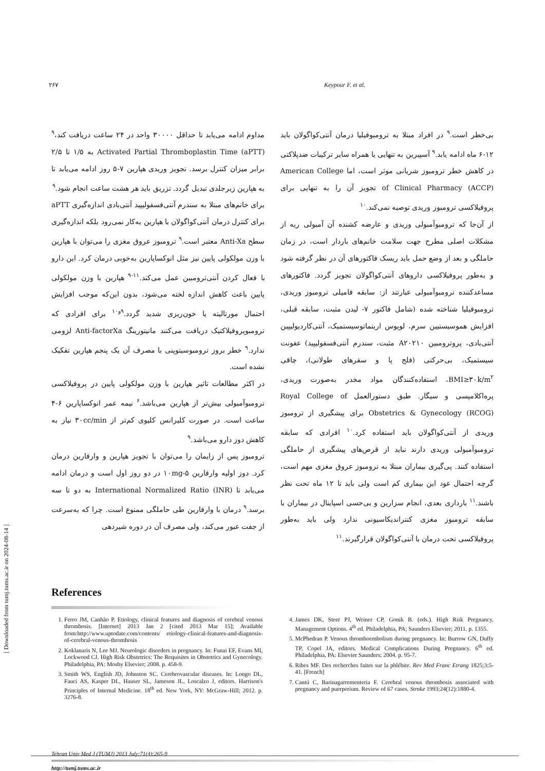۲۶۷ Keypour F. et al.
مداوم ادامه می‌یابد تا حداقل ۳۰۰۰۰ واحد در ۲۴ ساعت دریافت کند،<sup>۹</sup> Activated Partial Thromboplastin Time (aPTT) به ۱/۵ تا ۲/۵ برابر میزان کنترل برسد. تجویز وریدی هپارین ۷-۵ روز ادامه می‌یابد تا به هپارین زیرجلدی تبدیل گردد. تزریق باید هر هشت ساعت انجام شود.<sup>۹</sup>
برای خانم‌های مبتلا به سندرم آنتی‌فسفولیپید آنتی‌بادی اندازه‌گیری aPTT برای کنترل درمان آنتی‌کواگولان با هپارین به‌کار نمی‌رود بلکه اندازه‌گیری سطح Anti-Xa معتبر است.<sup>۹</sup> ترومبوز عروق مغزی را می‌توان با هپارین با وزن مولکولی پایین نیز مثل انوکساپارین به‌خوبی درمان کرد. این دارو با فعال کردن آنتی‌ترومبین عمل می‌کند.<sup>۱۱-۹</sup> هپارین با وزن مولکولی پایین باعث کاهش اندازه لخته می‌شود، بدون این‌که موجب افزایش احتمال مورتالیته یا خون‌ریزی شدید گردد.<sup>۹و۱۰</sup> برای افرادی که ترومبوپروفیلاکتیک دریافت می‌کنند مانیتورینگ Anti-factorXa لزومی ندارد.<sup>۹</sup> خطر بروز ترومبوسیتوپنی با مصرف آن یک پنجم هپارین تفکیک نشده است.
در اکثر مطالعات تاثیر هپارین با وزن مولکولی پایین در پروفیلاکسی ترومبوآمبولی بیش‌تر از هپارین می‌باشد.<sup>۶</sup> نیمه عمر انوکساپارین ۶-۴ ساعت است. در صورت کلیرانس کلیوی کم‌تر از ۳۰cc/min نیاز به کاهش دوز دارو می‌باشد.<sup>۹</sup>
ترومبوز پس از زایمان را می‌توان با تجویز هپارین و وارفارین درمان کرد. دوز اولیه وارفارین ۱۰mg-۵ در دو روز اول است و درمان ادامه می‌یابد تا International Normalized Ratio (INR) به دو تا سه برسد.<sup>۹</sup> درمان با وارفارین طی حاملگی ممنوع است. چرا که به‌سرعت از جفت عبور می‌کند، ولی مصرف آن در دوره شیردهی
بی‌خطر است.<sup>۹</sup> در افراد مبتلا به ترومبوفیلیا درمان آنتی‌کواگولان باید ۱۲-۶ ماه ادامه یابد.<sup>۹</sup> آسپیرین به تنهایی یا همراه سایر ترکیبات ضدپلاکتی در کاهش خطر ترومبوز شریانی موثر است، اما American College of Clinical Pharmacy (ACCP) تجویز آن را به تنهایی برای پروفیلاکسی ترومبوز وریدی توصیه نمی‌کند.<sup>۱۰</sup>
از آن‌جا که ترومبوآمبولی وریدی و عارضه کشنده آن آمبولی ریه از مشکلات اصلی مطرح جهت سلامت خانم‌های باردار است، در زمان حاملگی و بعد از وضع حمل باید ریسک فاکتورهای آن در نظر گرفته شود و به‌طور پروفیلاکسی داروهای آنتی‌کواگولان تجویز گردد. فاکتورهای مساعدکننده ترومبوآمبولی عبارتند از: سابقه فامیلی ترومبوز وریدی، ترومبوفیلیا شناخته شده (شامل فاکتور ۷- لیدن مثبت، سابقه قبلی، افزایش هموسیستیین سرم، لوپوس اریتماتوسیستمیک، آنتی‌کاردیولیپین آنتی‌بادی، پروترومبین A۲۰۲۱۰ مثبت، سندرم آنتی‌فسفولیپید) عفونت سیستمیک، بی‌حرکتی (فلج پا و سفرهای طولانی)، چاقی BMI≥۳۰k/m<sup>۲</sup>، استفاده‌کنندگان مواد مخدر به‌صورت وریدی، پره‌اکلامپسی و سیگار. طبق دستورالعمل Royal College of Obstetrics & Gynecology (RCOG) برای پیشگیری از ترومبوز وریدی از آنتی‌کواگولان باید استفاده کرد.<sup>۱۰</sup> افرادی که سابقه ترومبوآمبولی وریدی دارند نباید از قرص‌های پیشگیری از حاملگی استفاده کنند. پی‌گیری بیماران مبتلا به ترومبوز عروق مغزی مهم است، گرچه احتمال عود این بیماری کم است ولی باید تا ۱۲ ماه تحت نظر باشند.<sup>۱۱</sup> بارداری بعدی، انجام سزارین و بی‌حسی اسپاینال در بیماران با سابقه ترومبوز مغزی کنتراندیکاسیونی ندارد ولی باید به‌طور پروفیلاکسی تحت درمان با آنتی‌کواگولان قرارگیرند.<sup>۱۱</sup>
References
1. Ferro JM, Canhão P. Etiology, clinical features and diagnosis of cerebral venous thrombosis. [Internet] 2013 Jan 2 [cited 2013 Mar 15]; Available from:http://www.uptodate.com/contents/ etiology-clinical-features-and-diagnosis-of-cerebral-venous-thrombosis
2. Koklanaris N, Lee MJ. Neurologic disorders in pregnancy. In: Funai EF, Evans MI, Lockwood CJ. High Risk Obstetrics: The Requisites in Obstetrics and Gynecology. Philadelphia, PA: Mosby Elsevier; 2008. p. 458-9.
3. Smith WS, English JD, Johnston SC. Cerebrovascular diseases. In: Longo DL, Fauci AS, Kasper DL, Hauser SL, Jameson JL, Loscalzo J, editors. Harrison's Principles of Internal Medicine. 18<sup>th</sup> ed. New York, NY: McGraw-Hill; 2012. p. 3276-8.
4. James DK, Steer PJ, Weiner CP, Gonik B. (eds.). High Risk Pregnancy, Management Options. 4<sup>th</sup> ed. Philadelphia, PA; Saunders Elsevier; 2011. p. 1355.
5. McPhedran P. Venous thromboembolism during pregnancy. In: Burrow GN, Duffy TP, Copel JA, editors. Medical Complications During Pregnancy. 6<sup>th</sup> ed. Philadelphia, PA: Elsevier Saunders; 2004. p. 95-7.
6. Ribes MF. Des recherches faites sur la phlébite. Rev Med Franc Etrang 1825;3:5-41. [French]
7. Cantú C, Barinagarrementeria F. Cerebral venous thrombosis associated with pregnancy and puerperium. Review of 67 cases. Stroke 1993;24(12):1880-4.
Tehran Univ Med J (TUMJ) 2013 July;71(4):265-9
http://tumj.tums.ac.ir
[ Downloaded from tumj.tums.ac.ir on 2024-08-14 ]